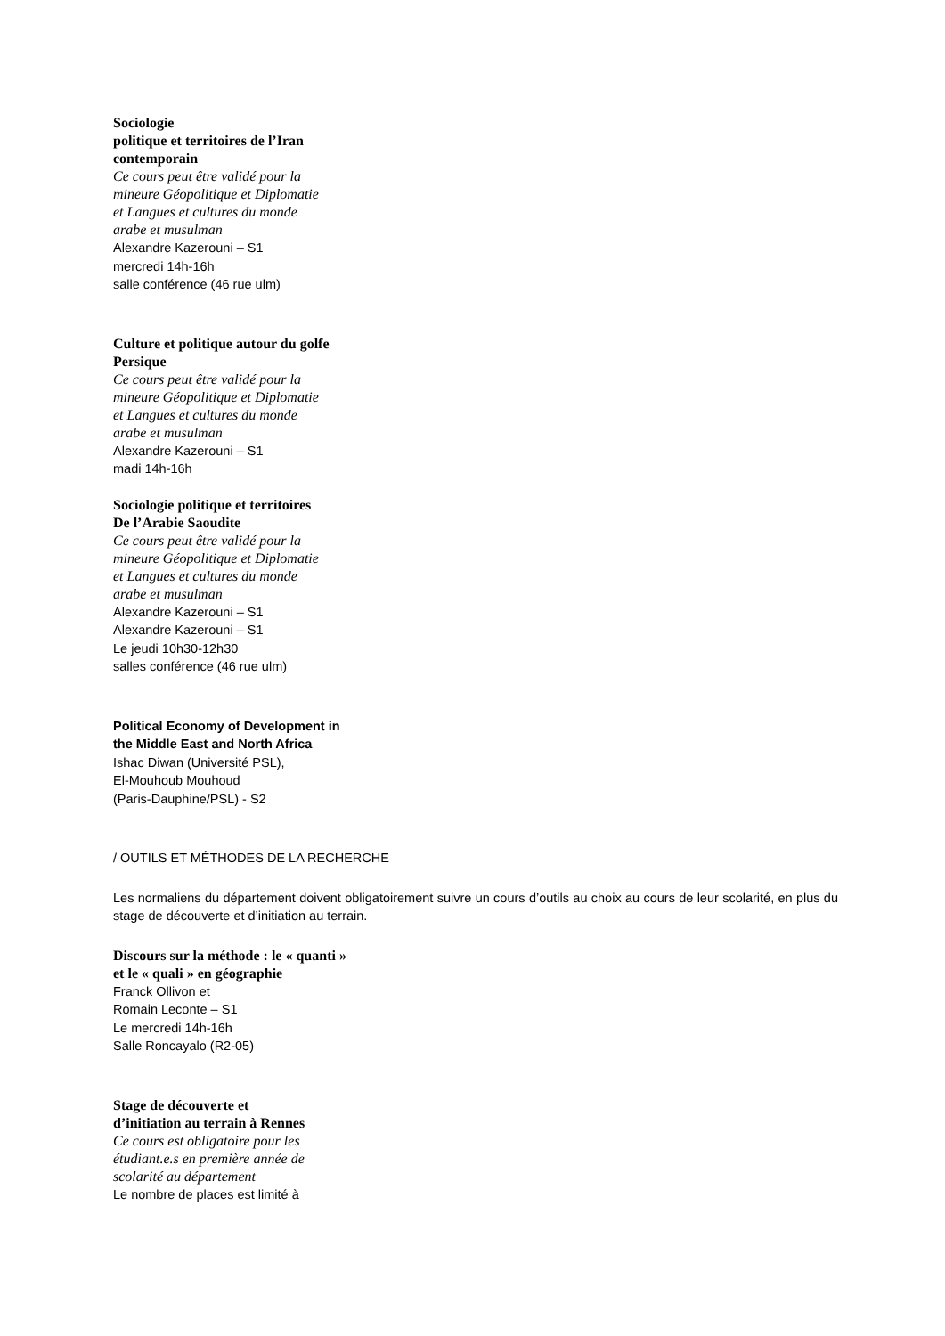Sociologie
politique et territoires de l’Iran
contemporain
Ce cours peut être validé pour la
mineure Géopolitique et Diplomatie
et Langues et cultures du monde
arabe et musulman
Alexandre Kazerouni – S1
mercredi 14h-16h
salle conférence (46 rue ulm)
Culture et politique autour du golfe
Persique
Ce cours peut être validé pour la
mineure Géopolitique et Diplomatie
et Langues et cultures du monde
arabe et musulman
Alexandre Kazerouni – S1
madi 14h-16h
Sociologie politique et territoires
De l’Arabie Saoudite
Ce cours peut être validé pour la
mineure Géopolitique et Diplomatie
et Langues et cultures du monde
arabe et musulman
Alexandre Kazerouni – S1
Alexandre Kazerouni – S1
Le jeudi 10h30-12h30
salles conférence (46 rue ulm)
Political Economy of Development in
the Middle East and North Africa
Ishac Diwan (Université PSL),
El-Mouhoub Mouhoud
(Paris-Dauphine/PSL) - S2
/ OUTILS ET MÉTHODES DE LA RECHERCHE
Les normaliens du département doivent obligatoirement suivre un cours d’outils au choix au cours de leur scolarité, en plus du stage de découverte et d’initiation au terrain.
Discours sur la méthode : le « quanti »
et le « quali » en géographie
Franck Ollivon et
Romain Leconte – S1
Le mercredi 14h-16h
Salle Roncayalo (R2-05)
Stage de découverte et
d’initiation au terrain à Rennes
Ce cours est obligatoire pour les
étudiant.e.s en première année de
scolarité au département
Le nombre de places est limité à